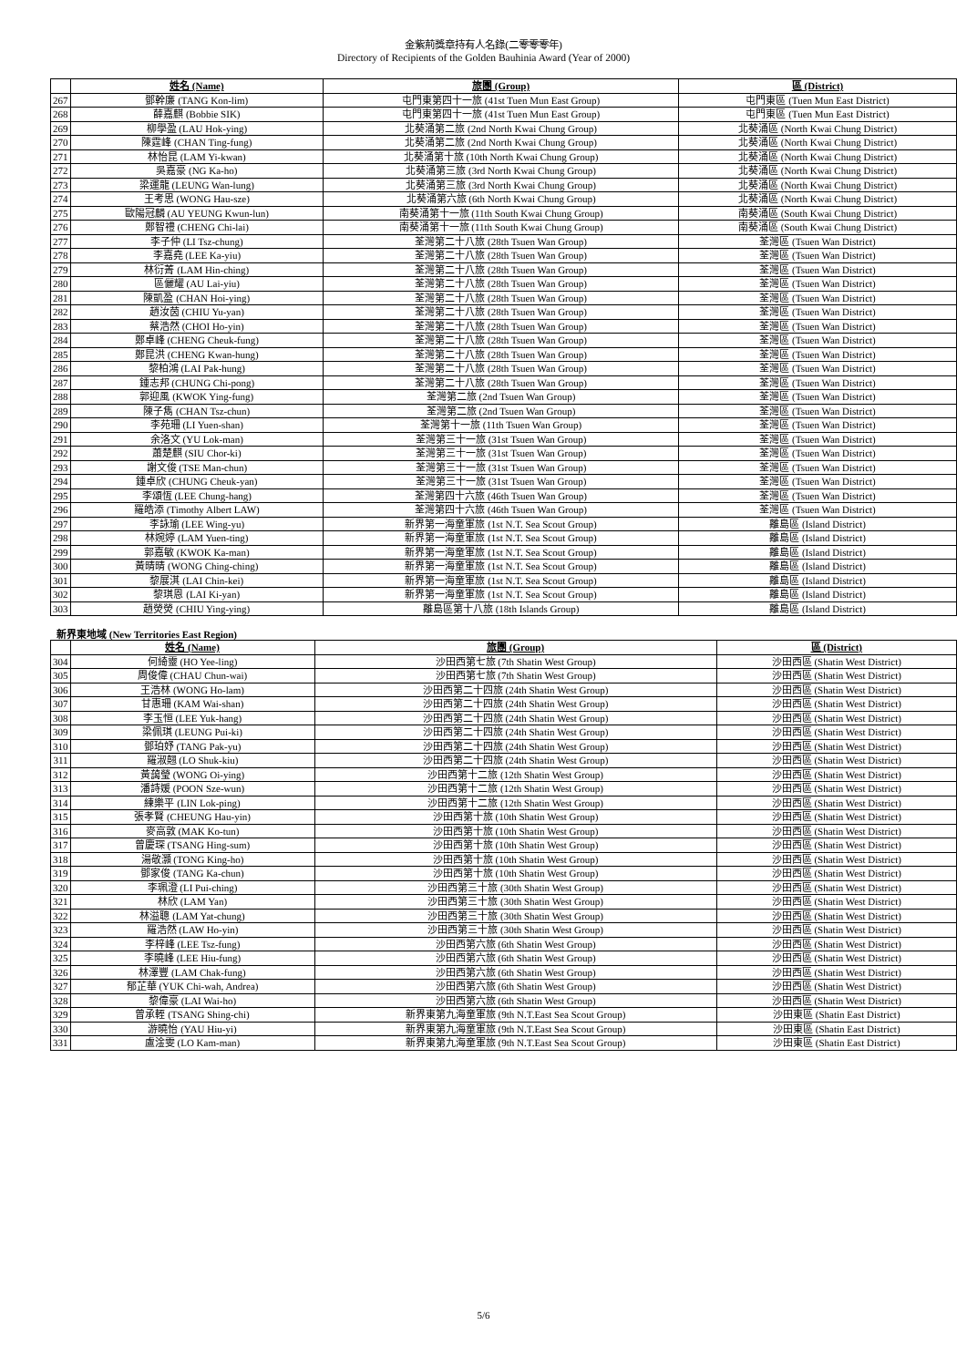金紫荊獎章持有人名錄(二零零零年)
Directory of Recipients of the Golden Bauhinia Award (Year of 2000)
| | 姓名 (Name) | 旅團 (Group) | 區 (District) |
| --- | --- | --- | --- |
| 267 | 鄧幹廉 (TANG Kon-lim) | 屯門東第四十一旅 (41st Tuen Mun East Group) | 屯門東區 (Tuen Mun East District) |
| 268 | 薛嘉麒 (Bobbie SIK) | 屯門東第四十一旅 (41st Tuen Mun East Group) | 屯門東區 (Tuen Mun East District) |
| 269 | 柳學盈 (LAU Hok-ying) | 北葵涌第二旅 (2nd North Kwai Chung Group) | 北葵涌區 (North Kwai Chung District) |
| 270 | 陳霆峰 (CHAN Ting-fung) | 北葵涌第二旅 (2nd North Kwai Chung Group) | 北葵涌區 (North Kwai Chung District) |
| 271 | 林怡昆 (LAM Yi-kwan) | 北葵涌第十旅 (10th North Kwai Chung Group) | 北葵涌區 (North Kwai Chung District) |
| 272 | 吳嘉豪 (NG Ka-ho) | 北葵涌第三旅 (3rd North Kwai Chung Group) | 北葵涌區 (North Kwai Chung District) |
| 273 | 梁運龍 (LEUNG Wan-lung) | 北葵涌第三旅 (3rd North Kwai Chung Group) | 北葵涌區 (North Kwai Chung District) |
| 274 | 王考思 (WONG Hau-sze) | 北葵涌第六旅 (6th North Kwai Chung Group) | 北葵涌區 (North Kwai Chung District) |
| 275 | 歐陽冠麟 (AU YEUNG Kwun-lun) | 南葵涌第十一旅 (11th South Kwai Chung Group) | 南葵涌區 (South Kwai Chung District) |
| 276 | 鄭智禮 (CHENG Chi-lai) | 南葵涌第十一旅 (11th South Kwai Chung Group) | 南葵涌區 (South Kwai Chung District) |
| 277 | 李子仲 (LI Tsz-chung) | 荃灣第二十八旅 (28th Tsuen Wan Group) | 荃灣區 (Tsuen Wan District) |
| 278 | 李嘉堯 (LEE Ka-yiu) | 荃灣第二十八旅 (28th Tsuen Wan Group) | 荃灣區 (Tsuen Wan District) |
| 279 | 林衍菁 (LAM Hin-ching) | 荃灣第二十八旅 (28th Tsuen Wan Group) | 荃灣區 (Tsuen Wan District) |
| 280 | 區儷耀 (AU Lai-yiu) | 荃灣第二十八旅 (28th Tsuen Wan Group) | 荃灣區 (Tsuen Wan District) |
| 281 | 陳凱盈 (CHAN Hoi-ying) | 荃灣第二十八旅 (28th Tsuen Wan Group) | 荃灣區 (Tsuen Wan District) |
| 282 | 趙汝茵 (CHIU Yu-yan) | 荃灣第二十八旅 (28th Tsuen Wan Group) | 荃灣區 (Tsuen Wan District) |
| 283 | 蔡浩然 (CHOI Ho-yin) | 荃灣第二十八旅 (28th Tsuen Wan Group) | 荃灣區 (Tsuen Wan District) |
| 284 | 鄭卓峰 (CHENG Cheuk-fung) | 荃灣第二十八旅 (28th Tsuen Wan Group) | 荃灣區 (Tsuen Wan District) |
| 285 | 鄭昆洪 (CHENG Kwan-hung) | 荃灣第二十八旅 (28th Tsuen Wan Group) | 荃灣區 (Tsuen Wan District) |
| 286 | 黎柏鴻 (LAI Pak-hung) | 荃灣第二十八旅 (28th Tsuen Wan Group) | 荃灣區 (Tsuen Wan District) |
| 287 | 鍾志邦 (CHUNG Chi-pong) | 荃灣第二十八旅 (28th Tsuen Wan Group) | 荃灣區 (Tsuen Wan District) |
| 288 | 郭迎風 (KWOK Ying-fung) | 荃灣第二旅 (2nd Tsuen Wan Group) | 荃灣區 (Tsuen Wan District) |
| 289 | 陳子雋 (CHAN Tsz-chun) | 荃灣第二旅 (2nd Tsuen Wan Group) | 荃灣區 (Tsuen Wan District) |
| 290 | 李苑珊 (LI Yuen-shan) | 荃灣第十一旅 (11th Tsuen Wan Group) | 荃灣區 (Tsuen Wan District) |
| 291 | 余洛文 (YU Lok-man) | 荃灣第三十一旅 (31st Tsuen Wan Group) | 荃灣區 (Tsuen Wan District) |
| 292 | 蕭楚麒 (SIU Chor-ki) | 荃灣第三十一旅 (31st Tsuen Wan Group) | 荃灣區 (Tsuen Wan District) |
| 293 | 謝文俊 (TSE Man-chun) | 荃灣第三十一旅 (31st Tsuen Wan Group) | 荃灣區 (Tsuen Wan District) |
| 294 | 鍾卓欣 (CHUNG Cheuk-yan) | 荃灣第三十一旅 (31st Tsuen Wan Group) | 荃灣區 (Tsuen Wan District) |
| 295 | 李頌恆 (LEE Chung-hang) | 荃灣第四十六旅 (46th Tsuen Wan Group) | 荃灣區 (Tsuen Wan District) |
| 296 | 羅皓添 (Timothy Albert LAW) | 荃灣第四十六旅 (46th Tsuen Wan Group) | 荃灣區 (Tsuen Wan District) |
| 297 | 李詠瑜 (LEE Wing-yu) | 新界第一海童軍旅 (1st N.T. Sea Scout Group) | 離島區 (Island District) |
| 298 | 林婉婷 (LAM Yuen-ting) | 新界第一海童軍旅 (1st N.T. Sea Scout Group) | 離島區 (Island District) |
| 299 | 郭嘉敏 (KWOK Ka-man) | 新界第一海童軍旅 (1st N.T. Sea Scout Group) | 離島區 (Island District) |
| 300 | 黃晴晴 (WONG Ching-ching) | 新界第一海童軍旅 (1st N.T. Sea Scout Group) | 離島區 (Island District) |
| 301 | 黎展淇 (LAI Chin-kei) | 新界第一海童軍旅 (1st N.T. Sea Scout Group) | 離島區 (Island District) |
| 302 | 黎琪恩 (LAI Ki-yan) | 新界第一海童軍旅 (1st N.T. Sea Scout Group) | 離島區 (Island District) |
| 303 | 趙熒熒 (CHIU Ying-ying) | 離島區第十八旅 (18th Islands Group) | 離島區 (Island District) |
新界東地域 (New Territories East Region)
| | 姓名 (Name) | 旅團 (Group) | 區 (District) |
| --- | --- | --- | --- |
| 304 | 何綺靈 (HO Yee-ling) | 沙田西第七旅 (7th Shatin West Group) | 沙田西區 (Shatin West District) |
| 305 | 周俊偉 (CHAU Chun-wai) | 沙田西第七旅 (7th Shatin West Group) | 沙田西區 (Shatin West District) |
| 306 | 王浩林 (WONG Ho-lam) | 沙田西第二十四旅 (24th Shatin West Group) | 沙田西區 (Shatin West District) |
| 307 | 甘惠珊 (KAM Wai-shan) | 沙田西第二十四旅 (24th Shatin West Group) | 沙田西區 (Shatin West District) |
| 308 | 李玉恒 (LEE Yuk-hang) | 沙田西第二十四旅 (24th Shatin West Group) | 沙田西區 (Shatin West District) |
| 309 | 梁佩琪 (LEUNG Pui-ki) | 沙田西第二十四旅 (24th Shatin West Group) | 沙田西區 (Shatin West District) |
| 310 | 鄧珀妤 (TANG Pak-yu) | 沙田西第二十四旅 (24th Shatin West Group) | 沙田西區 (Shatin West District) |
| 311 | 羅淑翹 (LO Shuk-kiu) | 沙田西第二十四旅 (24th Shatin West Group) | 沙田西區 (Shatin West District) |
| 312 | 黃藹瑩 (WONG Oi-ying) | 沙田西第十二旅 (12th Shatin West Group) | 沙田西區 (Shatin West District) |
| 313 | 潘詩媛 (POON Sze-wun) | 沙田西第十二旅 (12th Shatin West Group) | 沙田西區 (Shatin West District) |
| 314 | 練樂平 (LIN Lok-ping) | 沙田西第十二旅 (12th Shatin West Group) | 沙田西區 (Shatin West District) |
| 315 | 張孝賢 (CHEUNG Hau-yin) | 沙田西第十旅 (10th Shatin West Group) | 沙田西區 (Shatin West District) |
| 316 | 麥高敦 (MAK Ko-tun) | 沙田西第十旅 (10th Shatin West Group) | 沙田西區 (Shatin West District) |
| 317 | 曾慶琛 (TSANG Hing-sum) | 沙田西第十旅 (10th Shatin West Group) | 沙田西區 (Shatin West District) |
| 318 | 湯敬灝 (TONG King-ho) | 沙田西第十旅 (10th Shatin West Group) | 沙田西區 (Shatin West District) |
| 319 | 鄧家俊 (TANG Ka-chun) | 沙田西第十旅 (10th Shatin West Group) | 沙田西區 (Shatin West District) |
| 320 | 李珮澄 (LI Pui-ching) | 沙田西第三十旅 (30th Shatin West Group) | 沙田西區 (Shatin West District) |
| 321 | 林欣 (LAM Yan) | 沙田西第三十旅 (30th Shatin West Group) | 沙田西區 (Shatin West District) |
| 322 | 林溢聰 (LAM Yat-chung) | 沙田西第三十旅 (30th Shatin West Group) | 沙田西區 (Shatin West District) |
| 323 | 羅浩然 (LAW Ho-yin) | 沙田西第三十旅 (30th Shatin West Group) | 沙田西區 (Shatin West District) |
| 324 | 李梓峰 (LEE Tsz-fung) | 沙田西第六旅 (6th Shatin West Group) | 沙田西區 (Shatin West District) |
| 325 | 李曉峰 (LEE Hiu-fung) | 沙田西第六旅 (6th Shatin West Group) | 沙田西區 (Shatin West District) |
| 326 | 林澤豐 (LAM Chak-fung) | 沙田西第六旅 (6th Shatin West Group) | 沙田西區 (Shatin West District) |
| 327 | 郁芷華 (YUK Chi-wah, Andrea) | 沙田西第六旅 (6th Shatin West Group) | 沙田西區 (Shatin West District) |
| 328 | 黎偉豪 (LAI Wai-ho) | 沙田西第六旅 (6th Shatin West Group) | 沙田西區 (Shatin West District) |
| 329 | 曾承輊 (TSANG Shing-chi) | 新界東第九海童軍旅 (9th N.T.East Sea Scout Group) | 沙田東區 (Shatin East District) |
| 330 | 游曉怡 (YAU Hiu-yi) | 新界東第九海童軍旅 (9th N.T.East Sea Scout Group) | 沙田東區 (Shatin East District) |
| 331 | 盧淦雯 (LO Kam-man) | 新界東第九海童軍旅 (9th N.T.East Sea Scout Group) | 沙田東區 (Shatin East District) |
5/6